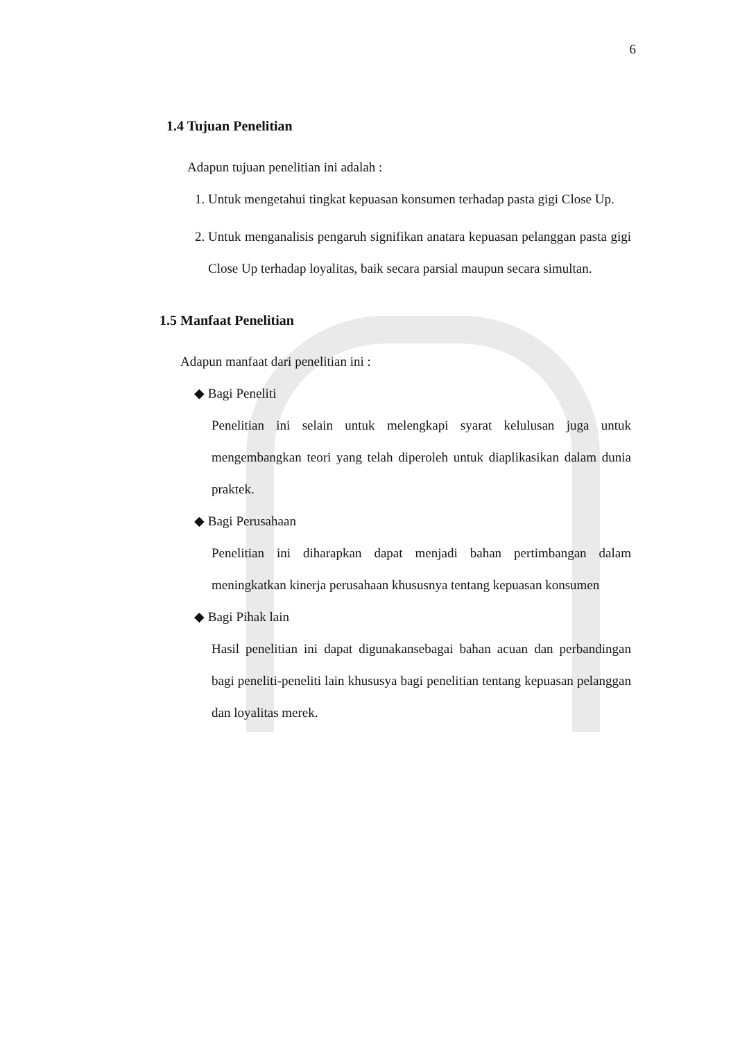6
1.4 Tujuan Penelitian
Adapun tujuan penelitian ini adalah :
1. Untuk mengetahui tingkat kepuasan konsumen terhadap pasta gigi Close Up.
2. Untuk menganalisis pengaruh signifikan anatara kepuasan pelanggan pasta gigi Close Up terhadap loyalitas, baik secara parsial maupun secara simultan.
1.5 Manfaat Penelitian
Adapun manfaat dari penelitian ini :
◆ Bagi Peneliti
Penelitian ini selain untuk melengkapi syarat kelulusan juga untuk mengembangkan teori yang telah diperoleh untuk diaplikasikan dalam dunia praktek.
◆ Bagi Perusahaan
Penelitian ini diharapkan dapat menjadi bahan pertimbangan dalam meningkatkan kinerja perusahaan khususnya tentang kepuasan konsumen
◆ Bagi Pihak lain
Hasil penelitian ini dapat digunakansebagai bahan acuan dan perbandingan bagi peneliti-peneliti lain khususya bagi penelitian tentang kepuasan pelanggan dan loyalitas merek.